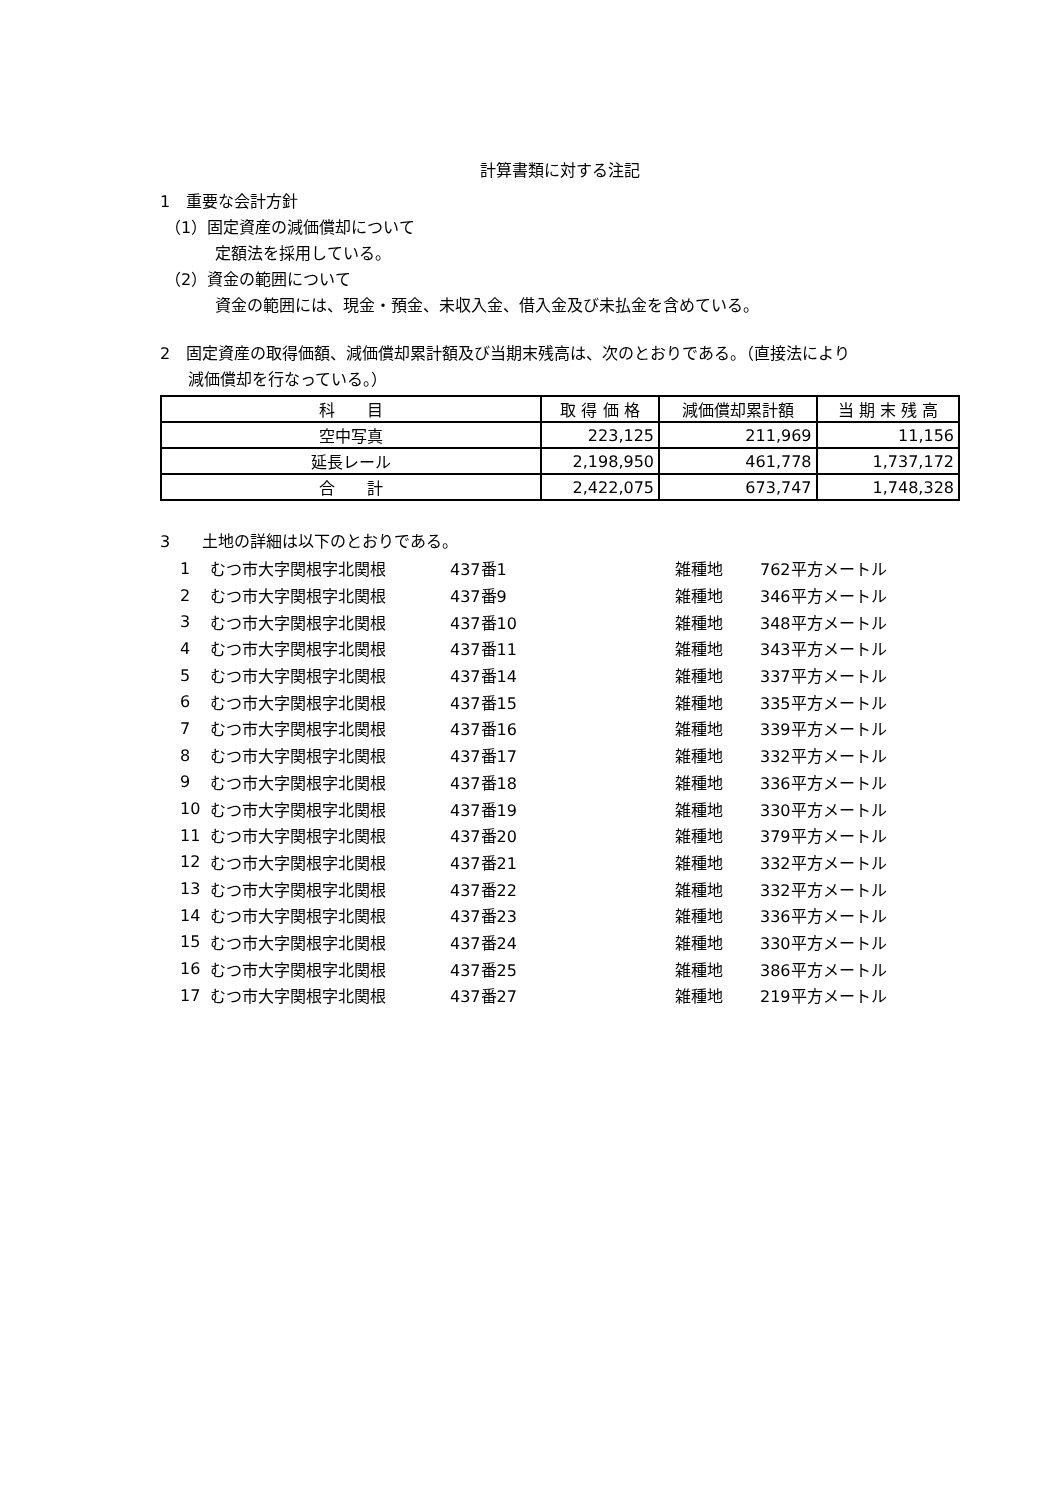計算書類に対する注記
1　重要な会計方針
（1）固定資産の減価償却について
定額法を採用している。
（2）資金の範囲について
資金の範囲には、現金・預金、未収入金、借入金及び未払金を含めている。
2　固定資産の取得価額、減価償却累計額及び当期末残高は、次のとおりである。（直接法により
減価償却を行なっている。）
| 科 目 | 取 得 価 格 | 減価償却累計額 | 当 期 末 残 高 |
| --- | --- | --- | --- |
| 空中写真 | 223,125 | 211,969 | 11,156 |
| 延長レール | 2,198,950 | 461,778 | 1,737,172 |
| 合 計 | 2,422,075 | 673,747 | 1,748,328 |
3　　土地の詳細は以下のとおりである。
| 1 | むつ市大字関根字北関根 | 437番1 | 雑種地 | 762平方メートル |
| 2 | むつ市大字関根字北関根 | 437番9 | 雑種地 | 346平方メートル |
| 3 | むつ市大字関根字北関根 | 437番10 | 雑種地 | 348平方メートル |
| 4 | むつ市大字関根字北関根 | 437番11 | 雑種地 | 343平方メートル |
| 5 | むつ市大字関根字北関根 | 437番14 | 雑種地 | 337平方メートル |
| 6 | むつ市大字関根字北関根 | 437番15 | 雑種地 | 335平方メートル |
| 7 | むつ市大字関根字北関根 | 437番16 | 雑種地 | 339平方メートル |
| 8 | むつ市大字関根字北関根 | 437番17 | 雑種地 | 332平方メートル |
| 9 | むつ市大字関根字北関根 | 437番18 | 雑種地 | 336平方メートル |
| 10 | むつ市大字関根字北関根 | 437番19 | 雑種地 | 330平方メートル |
| 11 | むつ市大字関根字北関根 | 437番20 | 雑種地 | 379平方メートル |
| 12 | むつ市大字関根字北関根 | 437番21 | 雑種地 | 332平方メートル |
| 13 | むつ市大字関根字北関根 | 437番22 | 雑種地 | 332平方メートル |
| 14 | むつ市大字関根字北関根 | 437番23 | 雑種地 | 336平方メートル |
| 15 | むつ市大字関根字北関根 | 437番24 | 雑種地 | 330平方メートル |
| 16 | むつ市大字関根字北関根 | 437番25 | 雑種地 | 386平方メートル |
| 17 | むつ市大字関根字北関根 | 437番27 | 雑種地 | 219平方メートル |